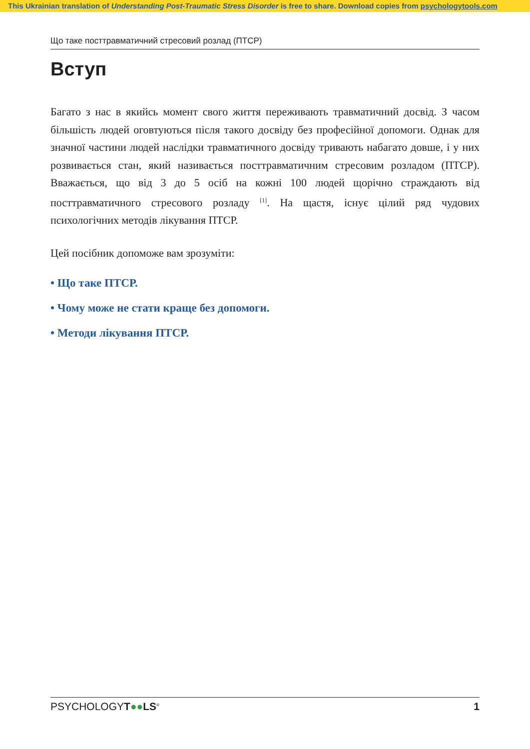This Ukrainian translation of Understanding Post-Traumatic Stress Disorder is free to share. Download copies from psychologytools.com
Що таке посттравматичний стресовий розлад (ПТСР)
Вступ
Багато з нас в якийсь момент свого життя переживають травматичний досвід. З часом більшість людей оговтуються після такого досвіду без професійної допомоги. Однак для значної частини людей наслідки травматичного досвіду тривають набагато довше, і у них розвивається стан, який називається посттравматичним стресовим розладом (ПТСР). Вважається, що від 3 до 5 осіб на кожні 100 людей щорічно страждають від посттравматичного стресового розладу <sup>[1]</sup>. На щастя, існує цілий ряд чудових психологічних методів лікування ПТСР.
Цей посібник допоможе вам зрозуміти:
• Що таке ПТСР.
• Чому може не стати краще без допомоги.
• Методи лікування ПТСР.
PSYCHOLOGYT●●LS<sup>®</sup> 1